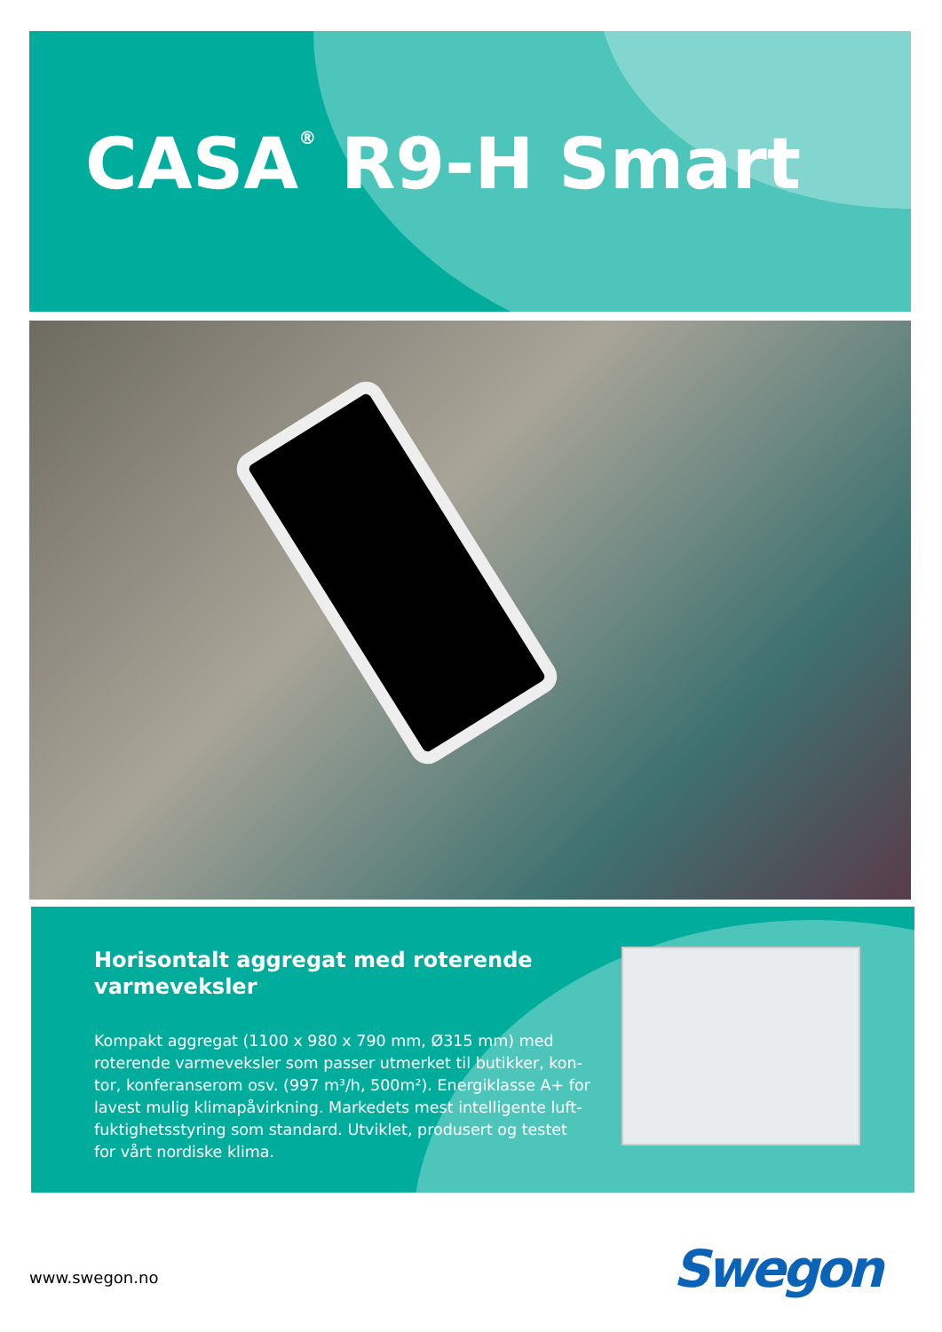CASA<sup>®</sup> R9-H Smart
Horisontalt aggregat med roterende varmeveksler
Kompakt aggregat (1100 x 980 x 790 mm, Ø315 mm) med roterende varmeveksler som passer utmerket til butikker, kon-tor, konferanserom osv. (997 m³/h, 500m²). Energiklasse A+ for lavest mulig klimapåvirkning. Markedets mest intelligente luft-fuktighetsstyring som standard. Utviklet, produsert og testet for vårt nordiske klima.
www.swegon.no Swegon